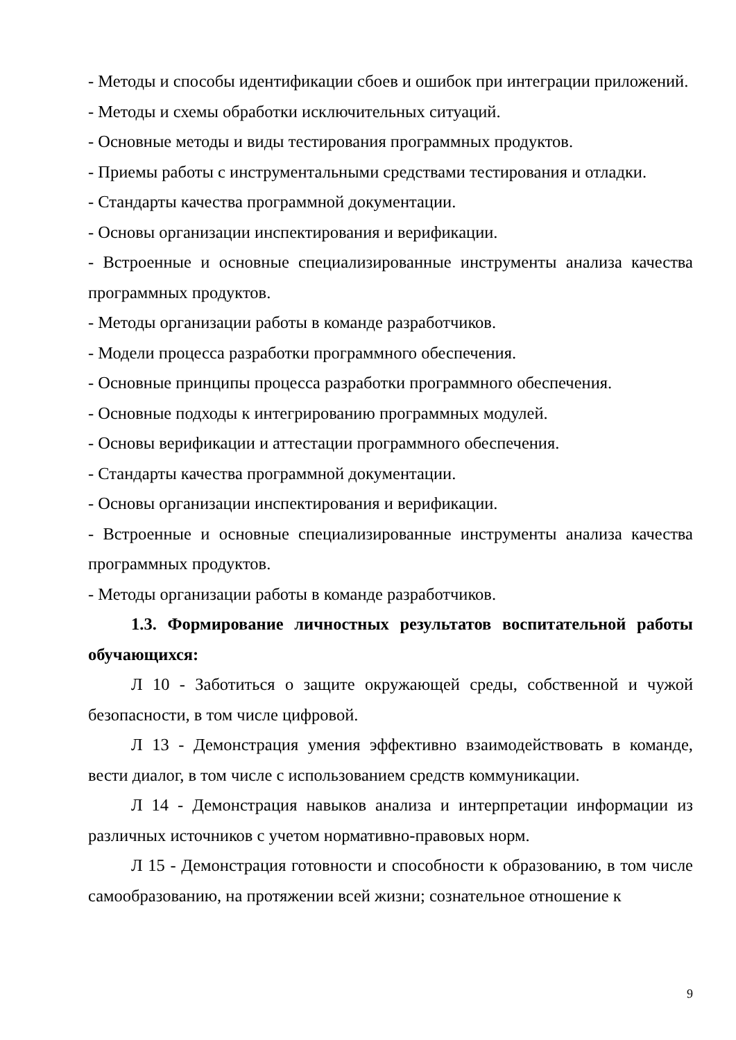- Методы и способы идентификации сбоев и ошибок при интеграции приложений.
- Методы и схемы обработки исключительных ситуаций.
- Основные методы и виды тестирования программных продуктов.
- Приемы работы с инструментальными средствами тестирования и отладки.
- Стандарты качества программной документации.
- Основы организации инспектирования и верификации.
- Встроенные и основные специализированные инструменты анализа качества программных продуктов.
- Методы организации работы в команде разработчиков.
- Модели процесса разработки программного обеспечения.
- Основные принципы процесса разработки программного обеспечения.
- Основные подходы к интегрированию программных модулей.
- Основы верификации и аттестации программного обеспечения.
- Стандарты качества программной документации.
- Основы организации инспектирования и верификации.
- Встроенные и основные специализированные инструменты анализа качества программных продуктов.
- Методы организации работы в команде разработчиков.
1.3. Формирование личностных результатов воспитательной работы обучающихся:
Л 10 - Заботиться о защите окружающей среды, собственной и чужой безопасности, в том числе цифровой.
Л 13 - Демонстрация умения эффективно взаимодействовать в команде, вести диалог, в том числе с использованием средств коммуникации.
Л 14 - Демонстрация навыков анализа и интерпретации информации из различных источников с учетом нормативно-правовых норм.
Л 15 - Демонстрация готовности и способности к образованию, в том числе самообразованию, на протяжении всей жизни; сознательное отношение к
9